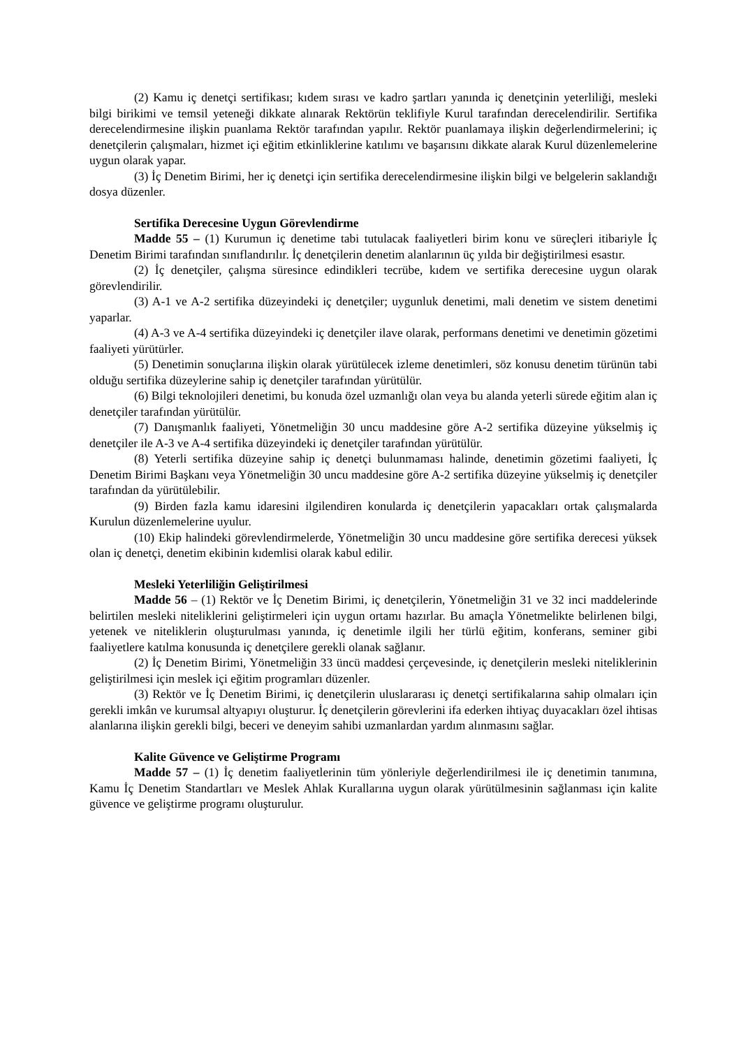(2) Kamu iç denetçi sertifikası; kıdem sırası ve kadro şartları yanında iç denetçinin yeterliliği, mesleki bilgi birikimi ve temsil yeteneği dikkate alınarak Rektörün teklifiyle Kurul tarafından derecelendirilir. Sertifika derecelendirmesine ilişkin puanlama Rektör tarafından yapılır. Rektör puanlamaya ilişkin değerlendirmelerini; iç denetçilerin çalışmaları, hizmet içi eğitim etkinliklerine katılımı ve başarısını dikkate alarak Kurul düzenlemelerine uygun olarak yapar.
(3) İç Denetim Birimi, her iç denetçi için sertifika derecelendirmesine ilişkin bilgi ve belgelerin saklandığı dosya düzenler.
Sertifika Derecesine Uygun Görevlendirme
Madde 55 – (1) Kurumun iç denetime tabi tutulacak faaliyetleri birim konu ve süreçleri itibariyle İç Denetim Birimi tarafından sınıflandırılır. İç denetçilerin denetim alanlarının üç yılda bir değiştirilmesi esastır.
(2) İç denetçiler, çalışma süresince edindikleri tecrübe, kıdem ve sertifika derecesine uygun olarak görevlendirilir.
(3) A-1 ve A-2 sertifika düzeyindeki iç denetçiler; uygunluk denetimi, mali denetim ve sistem denetimi yaparlar.
(4) A-3 ve A-4 sertifika düzeyindeki iç denetçiler ilave olarak, performans denetimi ve denetimin gözetimi faaliyeti yürütürler.
(5) Denetimin sonuçlarına ilişkin olarak yürütülecek izleme denetimleri, söz konusu denetim türünün tabi olduğu sertifika düzeylerine sahip iç denetçiler tarafından yürütülür.
(6) Bilgi teknolojileri denetimi, bu konuda özel uzmanlığı olan veya bu alanda yeterli sürede eğitim alan iç denetçiler tarafından yürütülür.
(7) Danışmanlık faaliyeti, Yönetmeliğin 30 uncu maddesine göre A-2 sertifika düzeyine yükselmiş iç denetçiler ile A-3 ve A-4 sertifika düzeyindeki iç denetçiler tarafından yürütülür.
(8) Yeterli sertifika düzeyine sahip iç denetçi bulunmaması halinde, denetimin gözetimi faaliyeti, İç Denetim Birimi Başkanı veya Yönetmeliğin 30 uncu maddesine göre A-2 sertifika düzeyine yükselmiş iç denetçiler tarafından da yürütülebilir.
(9) Birden fazla kamu idaresini ilgilendiren konularda iç denetçilerin yapacakları ortak çalışmalarda Kurulun düzenlemelerine uyulur.
(10) Ekip halindeki görevlendirmelerde, Yönetmeliğin 30 uncu maddesine göre sertifika derecesi yüksek olan iç denetçi, denetim ekibinin kıdemlisi olarak kabul edilir.
Mesleki Yeterliliğin Geliştirilmesi
Madde 56 – (1) Rektör ve İç Denetim Birimi, iç denetçilerin, Yönetmeliğin 31 ve 32 inci maddelerinde belirtilen mesleki niteliklerini geliştirmeleri için uygun ortamı hazırlar. Bu amaçla Yönetmelikte belirlenen bilgi, yetenek ve niteliklerin oluşturulması yanında, iç denetimle ilgili her türlü eğitim, konferans, seminer gibi faaliyetlere katılma konusunda iç denetçilere gerekli olanak sağlanır.
(2) İç Denetim Birimi, Yönetmeliğin 33 üncü maddesi çerçevesinde, iç denetçilerin mesleki niteliklerinin geliştirilmesi için meslek içi eğitim programları düzenler.
(3) Rektör ve İç Denetim Birimi, iç denetçilerin uluslararası iç denetçi sertifikalarına sahip olmaları için gerekli imkân ve kurumsal altyapıyı oluşturur. İç denetçilerin görevlerini ifa ederken ihtiyaç duyacakları özel ihtisas alanlarına ilişkin gerekli bilgi, beceri ve deneyim sahibi uzmanlardan yardım alınmasını sağlar.
Kalite Güvence ve Geliştirme Programı
Madde 57 – (1) İç denetim faaliyetlerinin tüm yönleriyle değerlendirilmesi ile iç denetimin tanımına, Kamu İç Denetim Standartları ve Meslek Ahlak Kurallarına uygun olarak yürütülmesinin sağlanması için kalite güvence ve geliştirme programı oluşturulur.